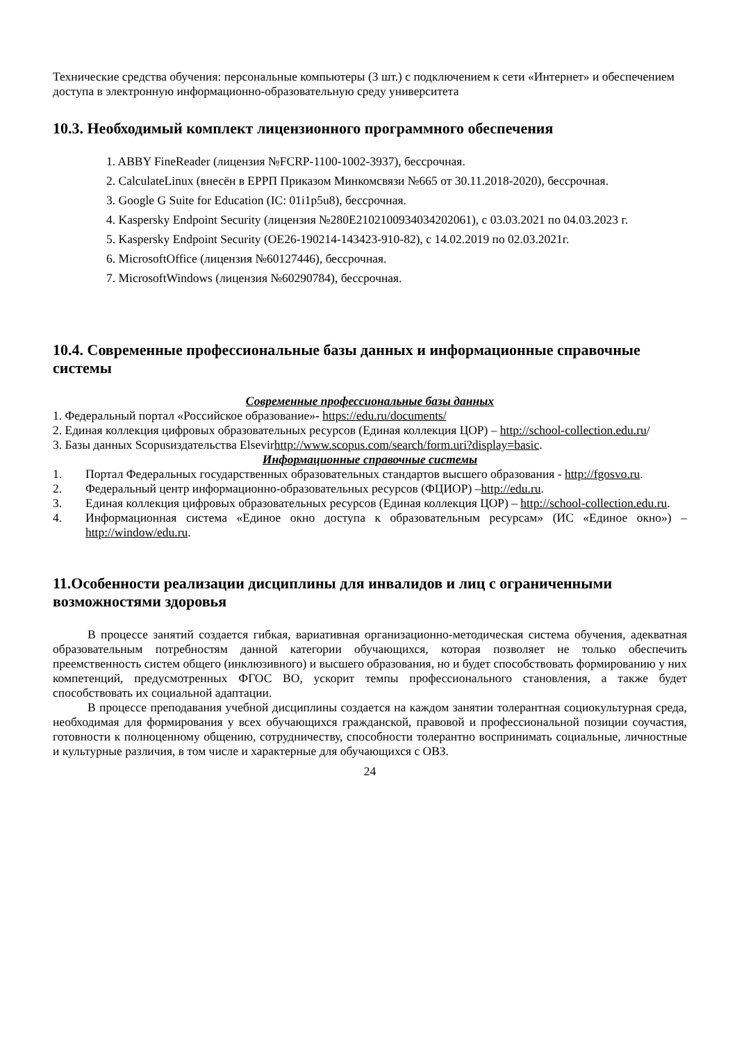Технические средства обучения: персональные компьютеры (3 шт.) с подключением к сети «Интернет» и обеспечением доступа в электронную информационно-образовательную среду университета
10.3. Необходимый комплект лицензионного программного обеспечения
1. ABBY FineReader (лицензия №FCRP-1100-1002-3937), бессрочная.
2. CalculateLinux (внесён в ЕРРП Приказом Минкомсвязи №665 от 30.11.2018-2020), бессрочная.
3. Google G Suite for Education (IC: 01i1p5u8), бессрочная.
4. Kaspersky Endpoint Security (лицензия №280E2102100934034202061), с 03.03.2021 по 04.03.2023 г.
5. Kaspersky Endpoint Security (OE26-190214-143423-910-82), с 14.02.2019 по 02.03.2021г.
6. MicrosoftOffice (лицензия №60127446), бессрочная.
7. MicrosoftWindows (лицензия №60290784), бессрочная.
10.4. Современные профессиональные базы данных и информационные справочные системы
Современные профессиональные базы данных
1. Федеральный портал «Российское образование»- https://edu.ru/documents/
2. Единая коллекция цифровых образовательных ресурсов (Единая коллекция ЦОР) – http://school-collection.edu.ru/
3. Базы данных Scopusиздательства Elsevirhttp://www.scopus.com/search/form.uri?display=basic.
Информационные справочные системы
1. Портал Федеральных государственных образовательных стандартов высшего образования - http://fgosvo.ru.
2. Федеральный центр информационно-образовательных ресурсов (ФЦИОР) –http://edu.ru.
3. Единая коллекция цифровых образовательных ресурсов (Единая коллекция ЦОР) – http://school-collection.edu.ru.
4. Информационная система «Единое окно доступа к образовательным ресурсам» (ИС «Единое окно») – http://window/edu.ru.
11.Особенности реализации дисциплины для инвалидов и лиц с ограниченными возможностями здоровья
В процессе занятий создается гибкая, вариативная организационно-методическая система обучения, адекватная образовательным потребностям данной категории обучающихся, которая позволяет не только обеспечить преемственность систем общего (инклюзивного) и высшего образования, но и будет способствовать формированию у них компетенций, предусмотренных ФГОС ВО, ускорит темпы профессионального становления, а также будет способствовать их социальной адаптации.
В процессе преподавания учебной дисциплины создается на каждом занятии толерантная социокультурная среда, необходимая для формирования у всех обучающихся гражданской, правовой и профессиональной позиции соучастия, готовности к полноценному общению, сотрудничеству, способности толерантно воспринимать социальные, личностные и культурные различия, в том числе и характерные для обучающихся с ОВЗ.
24